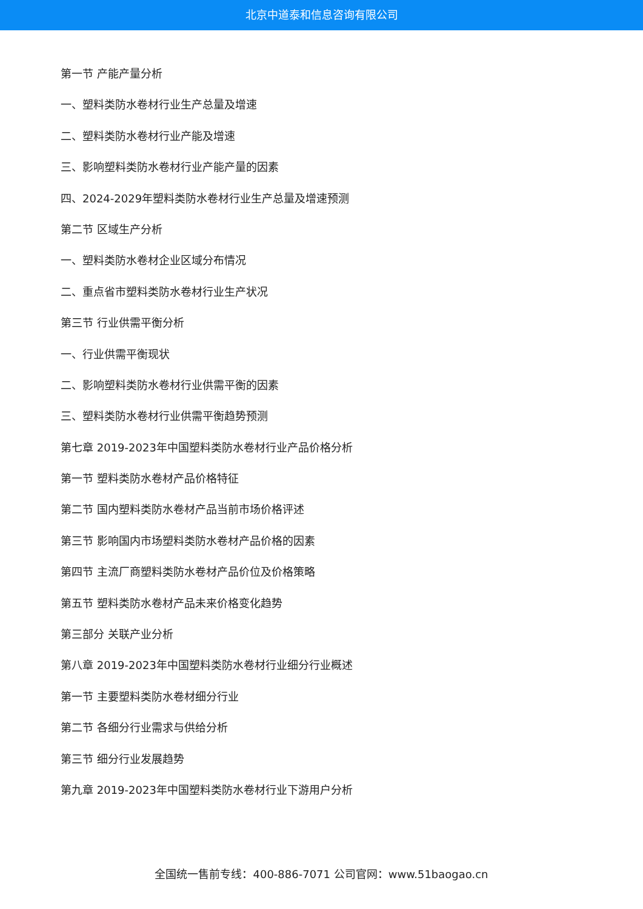北京中道泰和信息咨询有限公司
第一节 产能产量分析
一、塑料类防水卷材行业生产总量及增速
二、塑料类防水卷材行业产能及增速
三、影响塑料类防水卷材行业产能产量的因素
四、2024-2029年塑料类防水卷材行业生产总量及增速预测
第二节 区域生产分析
一、塑料类防水卷材企业区域分布情况
二、重点省市塑料类防水卷材行业生产状况
第三节 行业供需平衡分析
一、行业供需平衡现状
二、影响塑料类防水卷材行业供需平衡的因素
三、塑料类防水卷材行业供需平衡趋势预测
第七章 2019-2023年中国塑料类防水卷材行业产品价格分析
第一节 塑料类防水卷材产品价格特征
第二节 国内塑料类防水卷材产品当前市场价格评述
第三节 影响国内市场塑料类防水卷材产品价格的因素
第四节 主流厂商塑料类防水卷材产品价位及价格策略
第五节 塑料类防水卷材产品未来价格变化趋势
第三部分 关联产业分析
第八章 2019-2023年中国塑料类防水卷材行业细分行业概述
第一节 主要塑料类防水卷材细分行业
第二节 各细分行业需求与供给分析
第三节 细分行业发展趋势
第九章 2019-2023年中国塑料类防水卷材行业下游用户分析
全国统一售前专线：400-886-7071 公司官网：www.51baogao.cn